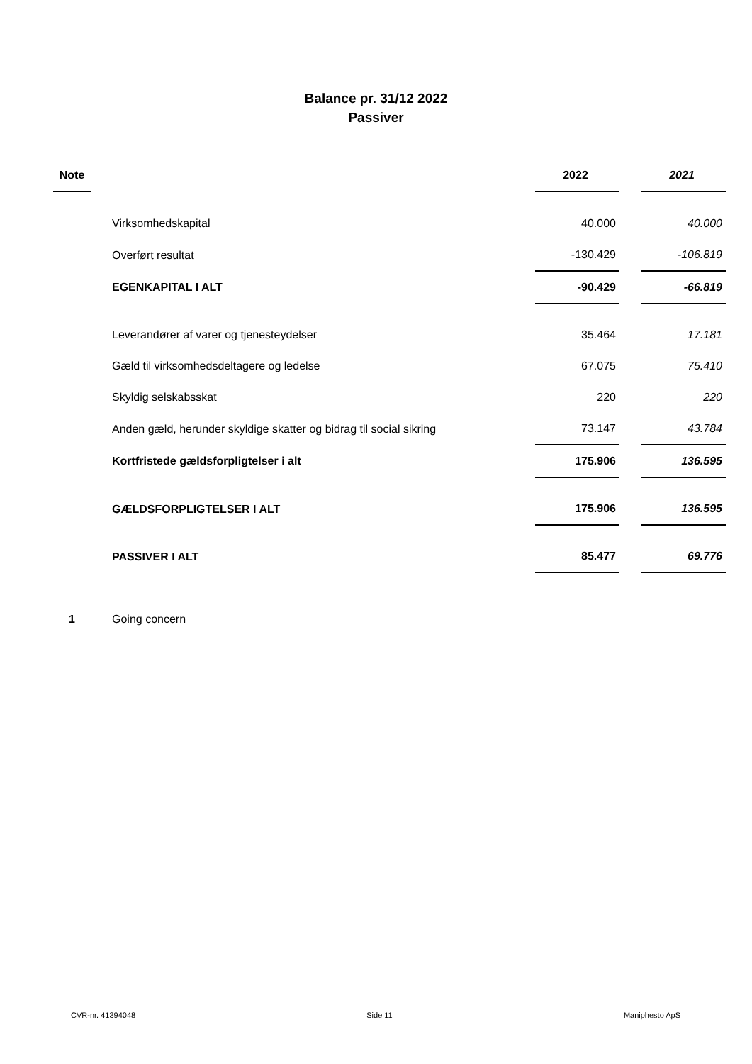Balance pr. 31/12 2022
Passiver
| Note | | 2022 | | 2021 |
| --- | --- | --- | --- | --- |
| | Virksomhedskapital | 40.000 | | 40.000 |
| | Overført resultat | -130.429 | | -106.819 |
| | EGENKAPITAL I ALT | -90.429 | | -66.819 |
| | Leverandører af varer og tjenesteydelser | 35.464 | | 17.181 |
| | Gæld til virksomhedsdeltagere og ledelse | 67.075 | | 75.410 |
| | Skyldig selskabsskat | 220 | | 220 |
| | Anden gæld, herunder skyldige skatter og bidrag til social sikring | 73.147 | | 43.784 |
| | Kortfristede gældsforpligtelser i alt | 175.906 | | 136.595 |
| | GÆLDSFORPLIGTELSER I ALT | 175.906 | | 136.595 |
| | PASSIVER I ALT | 85.477 | | 69.776 |
| 1 | Going concern | | | |
CVR-nr. 41394048 Side 11 Maniphesto ApS